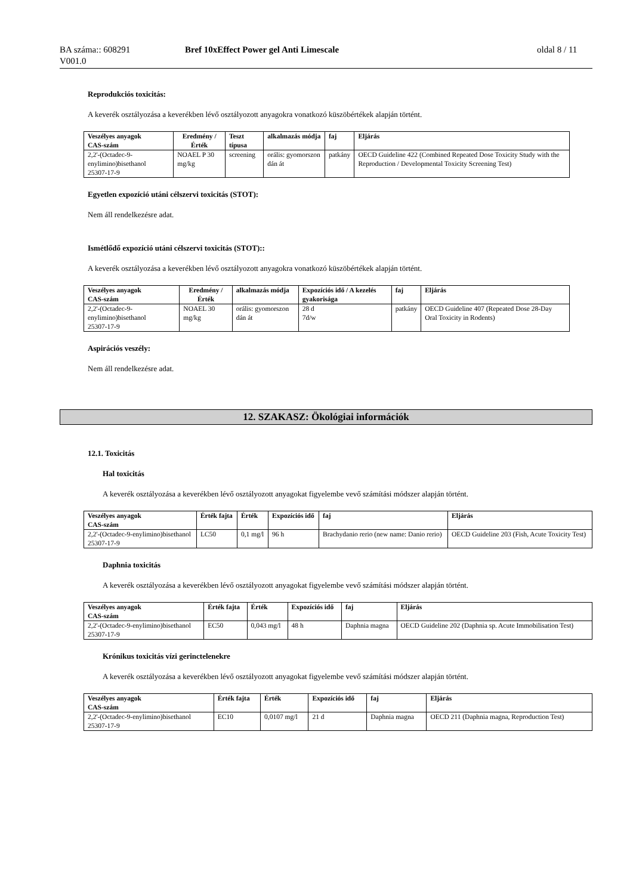BA száma:: 608291
V001.0
Bref 10xEffect Power gel Anti Limescale oldal 8 / 11
Reprodukciós toxicitás:
A keverék osztályozása a keverékben lévő osztályozott anyagokra vonatkozó küszöbértékek alapján történt.
| Veszélyes anyagok CAS-szám | Eredmény / Érték | Teszt típusa | alkalmazás módja | faj | Eljárás |
| --- | --- | --- | --- | --- | --- |
| 2,2'-(Octadec-9-enylimino)bisethanol 25307-17-9 | NOAEL P 30 mg/kg | screening | orális: gyomorszon dán át | patkány | OECD Guideline 422 (Combined Repeated Dose Toxicity Study with the Reproduction / Developmental Toxicity Screening Test) |
Egyetlen expozíció utáni célszervi toxicitás (STOT):
Nem áll rendelkezésre adat.
Ismétlődő expozíció utáni célszervi toxicitás (STOT)::
A keverék osztályozása a keverékben lévő osztályozott anyagokra vonatkozó küszöbértékek alapján történt.
| Veszélyes anyagok CAS-szám | Eredmény / Érték | alkalmazás módja | Expozíciós idő / A kezelés gyakorisága | faj | Eljárás |
| --- | --- | --- | --- | --- | --- |
| 2,2'-(Octadec-9-enylimino)bisethanol 25307-17-9 | NOAEL 30 mg/kg | orális: gyomorszon dán át | 28 d 7d/w | patkány | OECD Guideline 407 (Repeated Dose 28-Day Oral Toxicity in Rodents) |
Aspirációs veszély:
Nem áll rendelkezésre adat.
12. SZAKASZ: Ökológiai információk
12.1. Toxicitás
Hal toxicitás
A keverék osztályozása a keverékben lévő osztályozott anyagokat figyelembe vevő számítási módszer alapján történt.
| Veszélyes anyagok CAS-szám | Érték fajta | Érték | Expozíciós idő | faj | Eljárás |
| --- | --- | --- | --- | --- | --- |
| 2,2'-(Octadec-9-enylimino)bisethanol 25307-17-9 | LC50 | 0,1 mg/l | 96 h | Brachydanio rerio (new name: Danio rerio) | OECD Guideline 203 (Fish, Acute Toxicity Test) |
Daphnia toxicitás
A keverék osztályozása a keverékben lévő osztályozott anyagokat figyelembe vevő számítási módszer alapján történt.
| Veszélyes anyagok CAS-szám | Érték fajta | Érték | Expozíciós idő | faj | Eljárás |
| --- | --- | --- | --- | --- | --- |
| 2,2'-(Octadec-9-enylimino)bisethanol 25307-17-9 | EC50 | 0,043 mg/l | 48 h | Daphnia magna | OECD Guideline 202 (Daphnia sp. Acute Immobilisation Test) |
Krónikus toxicitás vízi gerinctelenekre
A keverék osztályozása a keverékben lévő osztályozott anyagokat figyelembe vevő számítási módszer alapján történt.
| Veszélyes anyagok CAS-szám | Érték fajta | Érték | Expozíciós idő | faj | Eljárás |
| --- | --- | --- | --- | --- | --- |
| 2,2'-(Octadec-9-enylimino)bisethanol 25307-17-9 | EC10 | 0,0107 mg/l | 21 d | Daphnia magna | OECD 211 (Daphnia magna, Reproduction Test) |